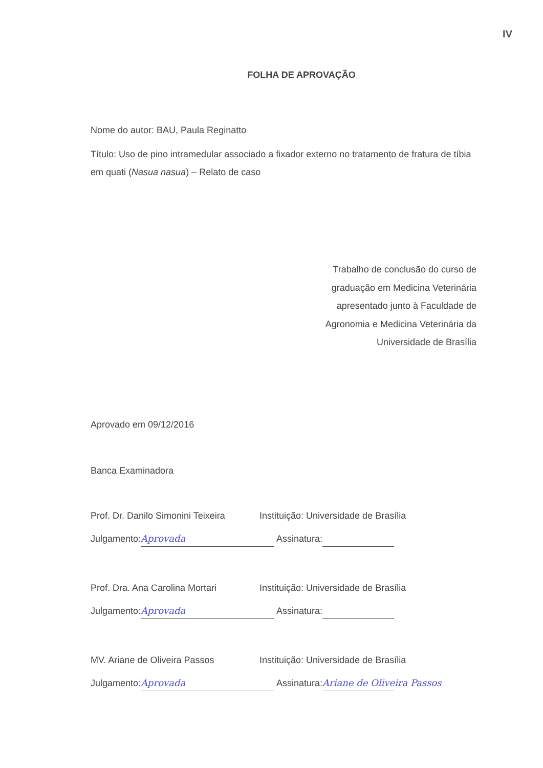IV
FOLHA DE APROVAÇÃO
Nome do autor: BAU, Paula Reginatto
Título: Uso de pino intramedular associado a fixador externo no tratamento de fratura de tíbia em quati (Nasua nasua) – Relato de caso
Trabalho de conclusão do curso de
graduação em Medicina Veterinária
apresentado junto à Faculdade de
Agronomia e Medicina Veterinária da
Universidade de Brasília
Aprovado em 09/12/2016
Banca Examinadora
Prof. Dr. Danilo Simonini Teixeira Instituição: Universidade de Brasília
Julgamento: Aprovada Assinatura:
Prof. Dra. Ana Carolina Mortari Instituição: Universidade de Brasília
Julgamento: Aprovada Assinatura:
MV. Ariane de Oliveira Passos Instituição: Universidade de Brasília
Julgamento: Aprovada Assinatura: Ariane de Oliveira Passos